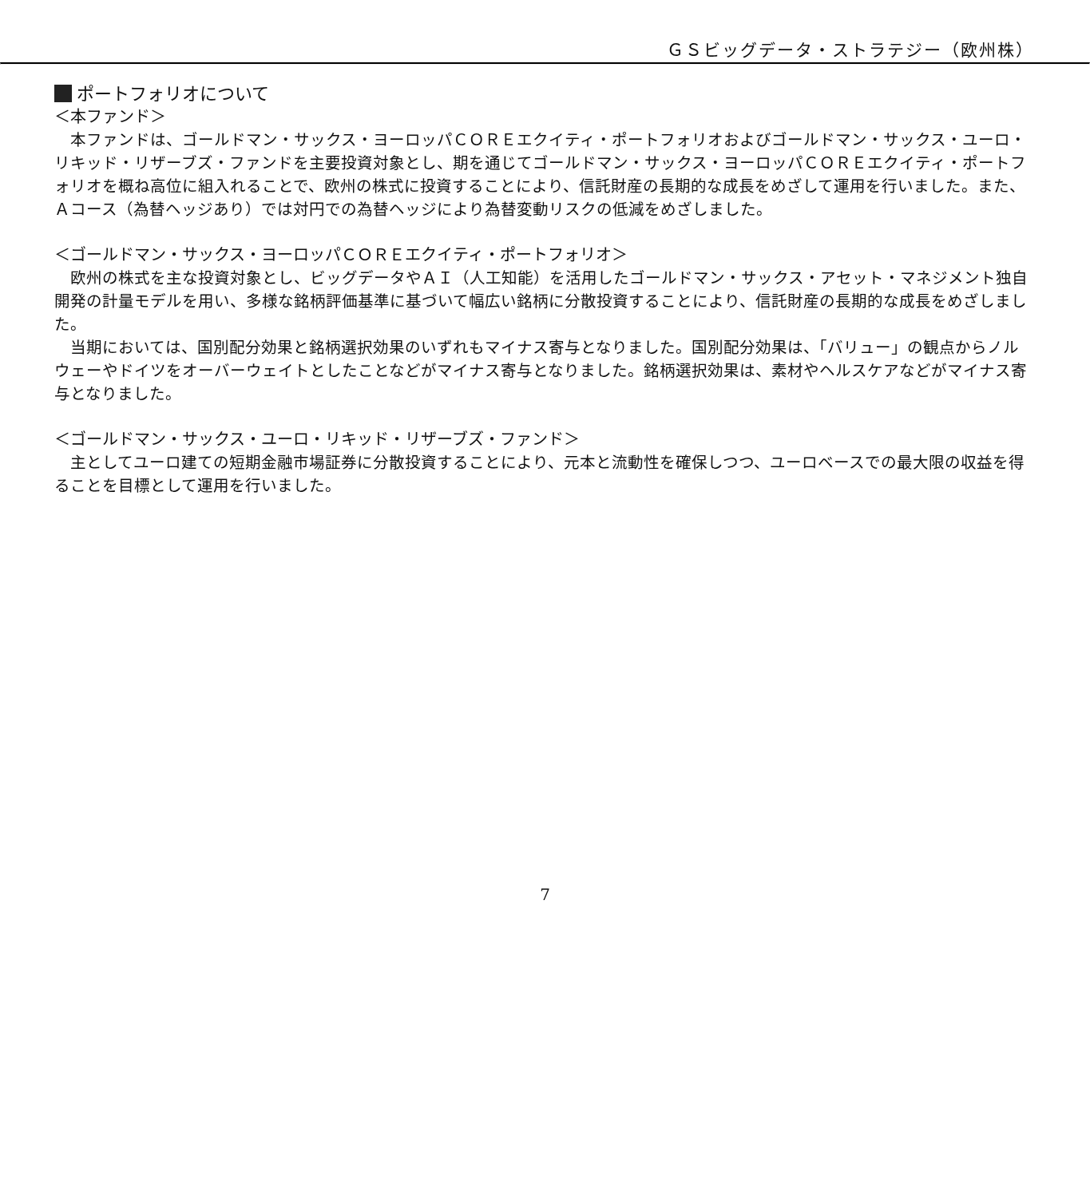ＧＳビッグデータ・ストラテジー（欧州株）
ポートフォリオについて
＜本ファンド＞
本ファンドは、ゴールドマン・サックス・ヨーロッパＣＯＲＥエクイティ・ポートフォリオおよびゴールドマン・サックス・ユーロ・リキッド・リザーブズ・ファンドを主要投資対象とし、期を通じてゴールドマン・サックス・ヨーロッパＣＯＲＥエクイティ・ポートフォリオを概ね高位に組入れることで、欧州の株式に投資することにより、信託財産の長期的な成長をめざして運用を行いました。また、Ａコース（為替ヘッジあり）では対円での為替ヘッジにより為替変動リスクの低減をめざしました。
＜ゴールドマン・サックス・ヨーロッパＣＯＲＥエクイティ・ポートフォリオ＞
欧州の株式を主な投資対象とし、ビッグデータやＡＩ（人工知能）を活用したゴールドマン・サックス・アセット・マネジメント独自開発の計量モデルを用い、多様な銘柄評価基準に基づいて幅広い銘柄に分散投資することにより、信託財産の長期的な成長をめざしました。
当期においては、国別配分効果と銘柄選択効果のいずれもマイナス寄与となりました。国別配分効果は、「バリュー」の観点からノルウェーやドイツをオーバーウェイトとしたことなどがマイナス寄与となりました。銘柄選択効果は、素材やヘルスケアなどがマイナス寄与となりました。
＜ゴールドマン・サックス・ユーロ・リキッド・リザーブズ・ファンド＞
主としてユーロ建ての短期金融市場証券に分散投資することにより、元本と流動性を確保しつつ、ユーロベースでの最大限の収益を得ることを目標として運用を行いました。
7